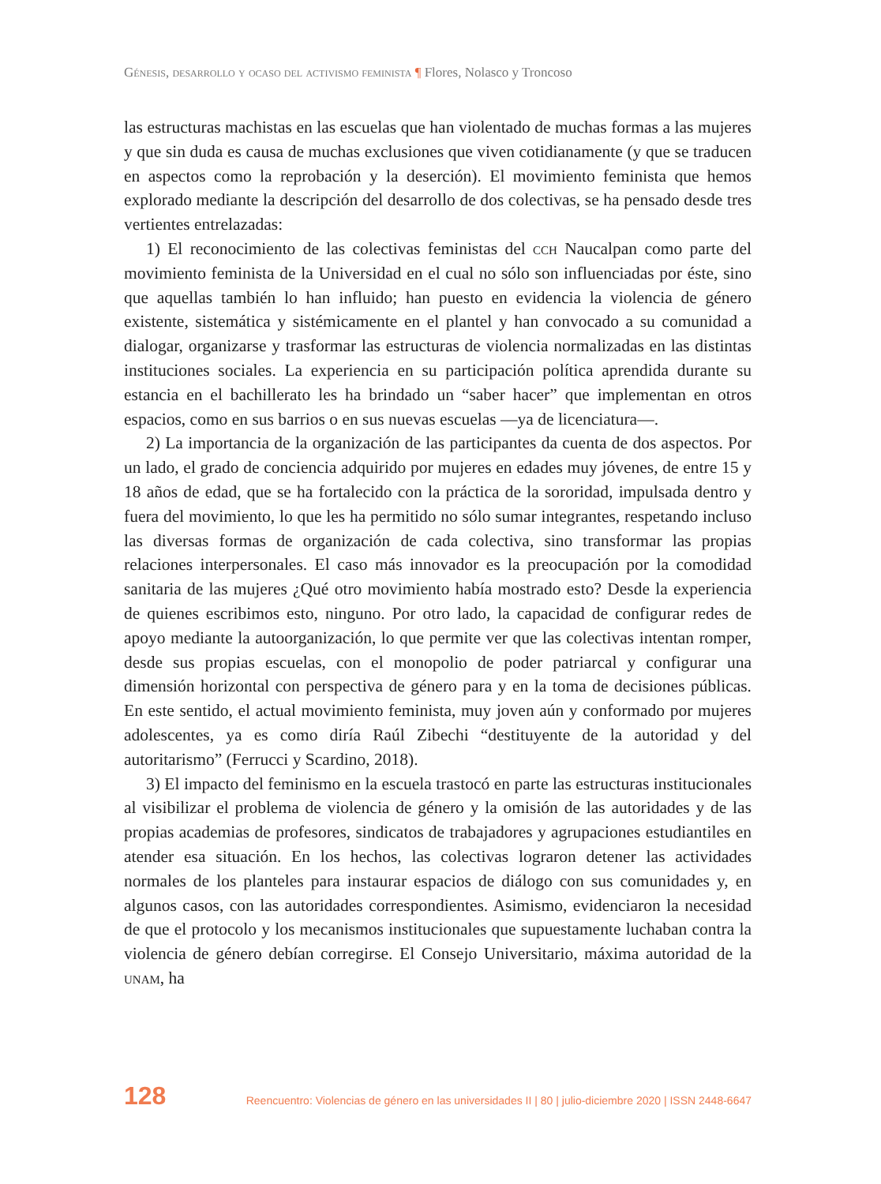Génesis, desarrollo y ocaso del activismo feminista ¶ Flores, Nolasco y Troncoso
las estructuras machistas en las escuelas que han violentado de muchas formas a las mujeres y que sin duda es causa de muchas exclusiones que viven cotidianamente (y que se traducen en aspectos como la reprobación y la deserción). El movimiento feminista que hemos explorado mediante la descripción del desarrollo de dos colectivas, se ha pensado desde tres vertientes entrelazadas:
1) El reconocimiento de las colectivas feministas del cch Naucalpan como parte del movimiento feminista de la Universidad en el cual no sólo son influenciadas por éste, sino que aquellas también lo han influido; han puesto en evidencia la violencia de género existente, sistemática y sistémicamente en el plantel y han convocado a su comunidad a dialogar, organizarse y trasformar las estructuras de violencia normalizadas en las distintas instituciones sociales. La experiencia en su participación política aprendida durante su estancia en el bachillerato les ha brindado un “saber hacer” que implementan en otros espacios, como en sus barrios o en sus nuevas escuelas —ya de licenciatura—.
2) La importancia de la organización de las participantes da cuenta de dos aspectos. Por un lado, el grado de conciencia adquirido por mujeres en edades muy jóvenes, de entre 15 y 18 años de edad, que se ha fortalecido con la práctica de la sororidad, impulsada dentro y fuera del movimiento, lo que les ha permitido no sólo sumar integrantes, respetando incluso las diversas formas de organización de cada colectiva, sino transformar las propias relaciones interpersonales. El caso más innovador es la preocupación por la comodidad sanitaria de las mujeres ¿Qué otro movimiento había mostrado esto? Desde la experiencia de quienes escribimos esto, ninguno. Por otro lado, la capacidad de configurar redes de apoyo mediante la autoorganización, lo que permite ver que las colectivas intentan romper, desde sus propias escuelas, con el monopolio de poder patriarcal y configurar una dimensión horizontal con perspectiva de género para y en la toma de decisiones públicas. En este sentido, el actual movimiento feminista, muy joven aún y conformado por mujeres adolescentes, ya es como diría Raúl Zibechi “destituyente de la autoridad y del autoritarismo” (Ferrucci y Scardino, 2018).
3) El impacto del feminismo en la escuela trastocó en parte las estructuras institucionales al visibilizar el problema de violencia de género y la omisión de las autoridades y de las propias academias de profesores, sindicatos de trabajadores y agrupaciones estudiantiles en atender esa situación. En los hechos, las colectivas lograron detener las actividades normales de los planteles para instaurar espacios de diálogo con sus comunidades y, en algunos casos, con las autoridades correspondientes. Asimismo, evidenciaron la necesidad de que el protocolo y los mecanismos institucionales que supuestamente luchaban contra la violencia de género debían corregirse. El Consejo Universitario, máxima autoridad de la unam, ha
128 Reencuentro: Violencias de género en las universidades II | 80 | julio-diciembre 2020 | ISSN 2448-6647